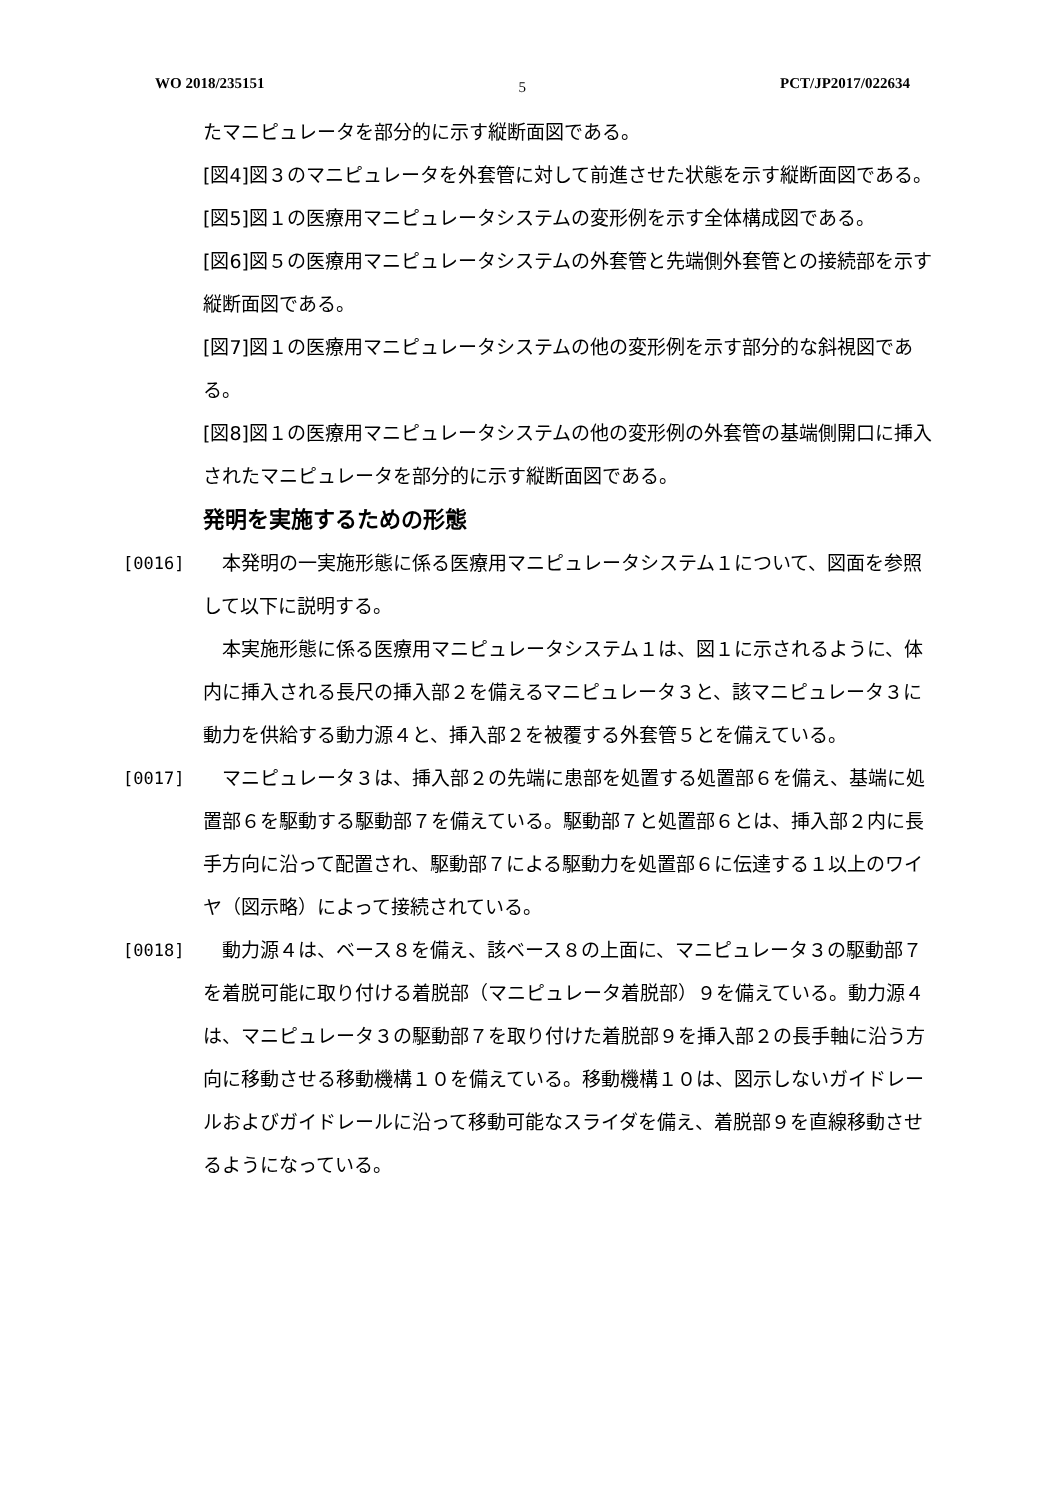WO 2018/235151 5 PCT/JP2017/022634
たマニピュレータを部分的に示す縦断面図である。
[図4]図３のマニピュレータを外套管に対して前進させた状態を示す縦断面図である。
[図5]図１の医療用マニピュレータシステムの変形例を示す全体構成図である。
[図6]図５の医療用マニピュレータシステムの外套管と先端側外套管との接続部を示す縦断面図である。
[図7]図１の医療用マニピュレータシステムの他の変形例を示す部分的な斜視図である。
[図8]図１の医療用マニピュレータシステムの他の変形例の外套管の基端側開口に挿入されたマニピュレータを部分的に示す縦断面図である。
発明を実施するための形態
[0016] 　本発明の一実施形態に係る医療用マニピュレータシステム１について、図面を参照して以下に説明する。
　本実施形態に係る医療用マニピュレータシステム１は、図１に示されるように、体内に挿入される長尺の挿入部２を備えるマニピュレータ３と、該マニピュレータ３に動力を供給する動力源４と、挿入部２を被覆する外套管５とを備えている。
[0017] 　マニピュレータ３は、挿入部２の先端に患部を処置する処置部６を備え、基端に処置部６を駆動する駆動部７を備えている。駆動部７と処置部６とは、挿入部２内に長手方向に沿って配置され、駆動部７による駆動力を処置部６に伝達する１以上のワイヤ（図示略）によって接続されている。
[0018] 　動力源４は、ベース８を備え、該ベース８の上面に、マニピュレータ３の駆動部７を着脱可能に取り付ける着脱部（マニピュレータ着脱部）９を備えている。動力源４は、マニピュレータ３の駆動部７を取り付けた着脱部９を挿入部２の長手軸に沿う方向に移動させる移動機構１０を備えている。移動機構１０は、図示しないガイドレールおよびガイドレールに沿って移動可能なスライダを備え、着脱部９を直線移動させるようになっている。